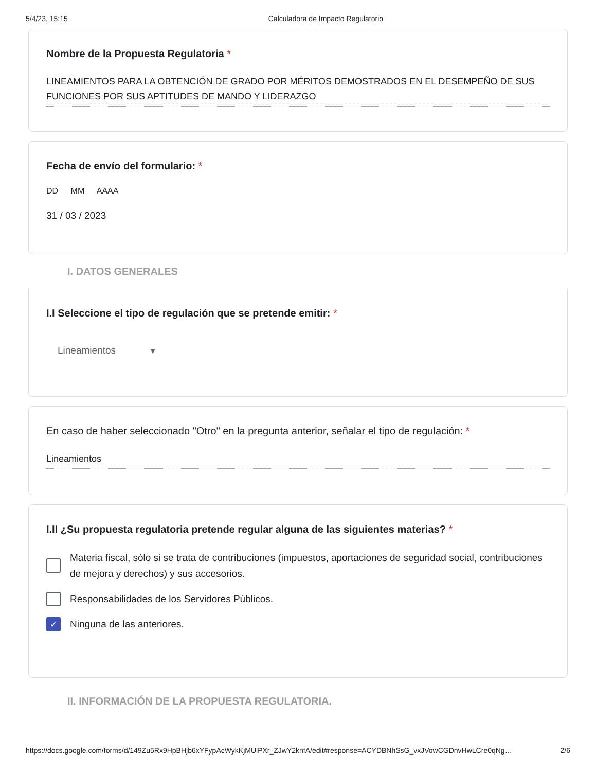5/4/23, 15:15 Calculadora de Impacto Regulatorio
Nombre de la Propuesta Regulatoria *
LINEAMIENTOS PARA LA OBTENCIÓN DE GRADO POR MÉRITOS DEMOSTRADOS EN EL DESEMPEÑO DE SUS FUNCIONES POR SUS APTITUDES DE MANDO Y LIDERAZGO
Fecha de envío del formulario: *
DD MM AAAA
31 / 03 / 2023
I. DATOS GENERALES
I.I Seleccione el tipo de regulación que se pretende emitir: *
Lineamientos ▼
En caso de haber seleccionado "Otro" en la pregunta anterior, señalar el tipo de regulación: *
Lineamientos
I.II ¿Su propuesta regulatoria pretende regular alguna de las siguientes materias? *
Materia fiscal, sólo si se trata de contribuciones (impuestos, aportaciones de seguridad social, contribuciones de mejora y derechos) y sus accesorios.
Responsabilidades de los Servidores Públicos.
✓
Ninguna de las anteriores.
II. INFORMACIÓN DE LA PROPUESTA REGULATORIA.
https://docs.google.com/forms/d/149Zu5Rx9HpBHjb6xYFypAcWykKjMUlPXr_ZJwY2knfA/edit#response=ACYDBNhSsG_vxJVowCGDnvHwLCre0qNg… 2/6